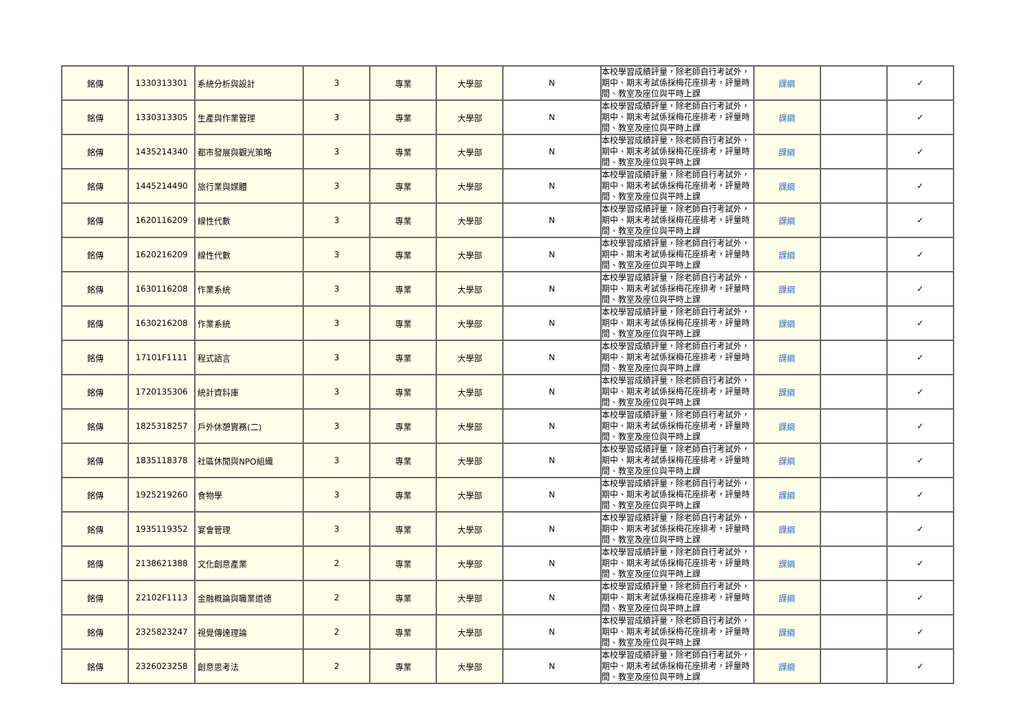| 銘傳 | 1330313301 | 系統分析與設計 | 3 | 專業 | 大學部 | N | 本校學習成績評量，除老師自行考試外，期中、期末考試係採梅花座排考，評量時間、教室及座位與平時上課 | 課綱 | | ✓ |
| 銘傳 | 1330313305 | 生產與作業管理 | 3 | 專業 | 大學部 | N | 本校學習成績評量，除老師自行考試外，期中、期末考試係採梅花座排考，評量時間、教室及座位與平時上課 | 課綱 | | ✓ |
| 銘傳 | 1435214340 | 都市發展與觀光策略 | 3 | 專業 | 大學部 | N | 本校學習成績評量，除老師自行考試外，期中、期末考試係採梅花座排考，評量時間、教室及座位與平時上課 | 課綱 | | ✓ |
| 銘傳 | 1445214490 | 旅行業與媒體 | 3 | 專業 | 大學部 | N | 本校學習成績評量，除老師自行考試外，期中、期末考試係採梅花座排考，評量時間、教室及座位與平時上課 | 課綱 | | ✓ |
| 銘傳 | 1620116209 | 線性代數 | 3 | 專業 | 大學部 | N | 本校學習成績評量，除老師自行考試外，期中、期末考試係採梅花座排考，評量時間、教室及座位與平時上課 | 課綱 | | ✓ |
| 銘傳 | 1620216209 | 線性代數 | 3 | 專業 | 大學部 | N | 本校學習成績評量，除老師自行考試外，期中、期末考試係採梅花座排考，評量時間、教室及座位與平時上課 | 課綱 | | ✓ |
| 銘傳 | 1630116208 | 作業系統 | 3 | 專業 | 大學部 | N | 本校學習成績評量，除老師自行考試外，期中、期末考試係採梅花座排考，評量時間、教室及座位與平時上課 | 課綱 | | ✓ |
| 銘傳 | 1630216208 | 作業系統 | 3 | 專業 | 大學部 | N | 本校學習成績評量，除老師自行考試外，期中、期末考試係採梅花座排考，評量時間、教室及座位與平時上課 | 課綱 | | ✓ |
| 銘傳 | 17101F1111 | 程式語言 | 3 | 專業 | 大學部 | N | 本校學習成績評量，除老師自行考試外，期中、期末考試係採梅花座排考，評量時間、教室及座位與平時上課 | 課綱 | | ✓ |
| 銘傳 | 1720135306 | 統計資料庫 | 3 | 專業 | 大學部 | N | 本校學習成績評量，除老師自行考試外，期中、期末考試係採梅花座排考，評量時間、教室及座位與平時上課 | 課綱 | | ✓ |
| 銘傳 | 1825318257 | 戶外休憩實務(二) | 3 | 專業 | 大學部 | N | 本校學習成績評量，除老師自行考試外，期中、期末考試係採梅花座排考，評量時間、教室及座位與平時上課 | 課綱 | | ✓ |
| 銘傳 | 1835118378 | 社區休閒與NPO組織 | 3 | 專業 | 大學部 | N | 本校學習成績評量，除老師自行考試外，期中、期末考試係採梅花座排考，評量時間、教室及座位與平時上課 | 課綱 | | ✓ |
| 銘傳 | 1925219260 | 食物學 | 3 | 專業 | 大學部 | N | 本校學習成績評量，除老師自行考試外，期中、期末考試係採梅花座排考，評量時間、教室及座位與平時上課 | 課綱 | | ✓ |
| 銘傳 | 1935119352 | 宴會管理 | 3 | 專業 | 大學部 | N | 本校學習成績評量，除老師自行考試外，期中、期末考試係採梅花座排考，評量時間、教室及座位與平時上課 | 課綱 | | ✓ |
| 銘傳 | 2138621388 | 文化創意產業 | 2 | 專業 | 大學部 | N | 本校學習成績評量，除老師自行考試外，期中、期末考試係採梅花座排考，評量時間、教室及座位與平時上課 | 課綱 | | ✓ |
| 銘傳 | 22102F1113 | 金融概論與職業道德 | 2 | 專業 | 大學部 | N | 本校學習成績評量，除老師自行考試外，期中、期末考試係採梅花座排考，評量時間、教室及座位與平時上課 | 課綱 | | ✓ |
| 銘傳 | 2325823247 | 視覺傳達理論 | 2 | 專業 | 大學部 | N | 本校學習成績評量，除老師自行考試外，期中、期末考試係採梅花座排考，評量時間、教室及座位與平時上課 | 課綱 | | ✓ |
| 銘傳 | 2326023258 | 創意思考法 | 2 | 專業 | 大學部 | N | 本校學習成績評量，除老師自行考試外，期中、期末考試係採梅花座排考，評量時間、教室及座位與平時上課 | 課綱 | | ✓ |